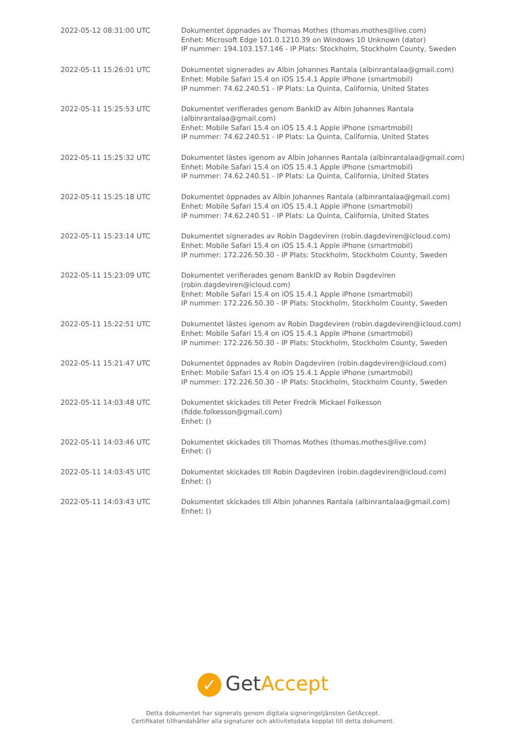| 2022-05-12 08:31:00 UTC | Dokumentet öppnades av Thomas Mothes (thomas.mothes@live.com) Enhet: Microsoft Edge 101.0.1210.39 on Windows 10 Unknown (dator) IP nummer: 194.103.157.146 - IP Plats: Stockholm, Stockholm County, Sweden |
| 2022-05-11 15:26:01 UTC | Dokumentet signerades av Albin Johannes Rantala (albinrantalaa@gmail.com) Enhet: Mobile Safari 15.4 on iOS 15.4.1 Apple iPhone (smartmobil) IP nummer: 74.62.240.51 - IP Plats: La Quinta, California, United States |
| 2022-05-11 15:25:53 UTC | Dokumentet verifierades genom BankID av Albin Johannes Rantala (albinrantalaa@gmail.com) Enhet: Mobile Safari 15.4 on iOS 15.4.1 Apple iPhone (smartmobil) IP nummer: 74.62.240.51 - IP Plats: La Quinta, California, United States |
| 2022-05-11 15:25:32 UTC | Dokumentet lästes igenom av Albin Johannes Rantala (albinrantalaa@gmail.com) Enhet: Mobile Safari 15.4 on iOS 15.4.1 Apple iPhone (smartmobil) IP nummer: 74.62.240.51 - IP Plats: La Quinta, California, United States |
| 2022-05-11 15:25:18 UTC | Dokumentet öppnades av Albin Johannes Rantala (albinrantalaa@gmail.com) Enhet: Mobile Safari 15.4 on iOS 15.4.1 Apple iPhone (smartmobil) IP nummer: 74.62.240.51 - IP Plats: La Quinta, California, United States |
| 2022-05-11 15:23:14 UTC | Dokumentet signerades av Robin Dagdeviren (robin.dagdeviren@icloud.com) Enhet: Mobile Safari 15.4 on iOS 15.4.1 Apple iPhone (smartmobil) IP nummer: 172.226.50.30 - IP Plats: Stockholm, Stockholm County, Sweden |
| 2022-05-11 15:23:09 UTC | Dokumentet verifierades genom BankID av Robin Dagdeviren (robin.dagdeviren@icloud.com) Enhet: Mobile Safari 15.4 on iOS 15.4.1 Apple iPhone (smartmobil) IP nummer: 172.226.50.30 - IP Plats: Stockholm, Stockholm County, Sweden |
| 2022-05-11 15:22:51 UTC | Dokumentet lästes igenom av Robin Dagdeviren (robin.dagdeviren@icloud.com) Enhet: Mobile Safari 15.4 on iOS 15.4.1 Apple iPhone (smartmobil) IP nummer: 172.226.50.30 - IP Plats: Stockholm, Stockholm County, Sweden |
| 2022-05-11 15:21:47 UTC | Dokumentet öppnades av Robin Dagdeviren (robin.dagdeviren@icloud.com) Enhet: Mobile Safari 15.4 on iOS 15.4.1 Apple iPhone (smartmobil) IP nummer: 172.226.50.30 - IP Plats: Stockholm, Stockholm County, Sweden |
| 2022-05-11 14:03:48 UTC | Dokumentet skickades till Peter Fredrik Mickael Folkesson (fidde.folkesson@gmail.com) Enhet: () |
| 2022-05-11 14:03:46 UTC | Dokumentet skickades till Thomas Mothes (thomas.mothes@live.com) Enhet: () |
| 2022-05-11 14:03:45 UTC | Dokumentet skickades till Robin Dagdeviren (robin.dagdeviren@icloud.com) Enhet: () |
| 2022-05-11 14:03:43 UTC | Dokumentet skickades till Albin Johannes Rantala (albinrantalaa@gmail.com) Enhet: () |
✓ Get Accept
Detta dokumentet har signerats genom digitala signeringstjänsten GetAccept.
Certifikatet tillhandahåller alla signaturer och aktivitetsdata kopplat till detta dokument.